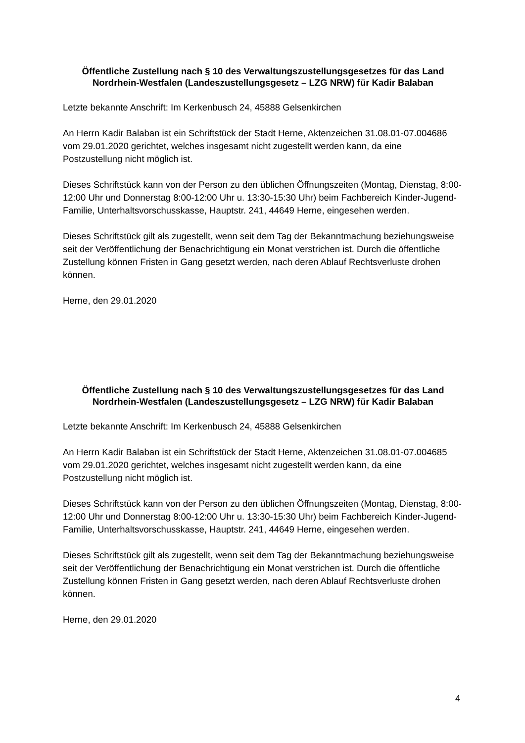Öffentliche Zustellung nach § 10 des Verwaltungszustellungsgesetzes für das Land Nordrhein-Westfalen (Landeszustellungsgesetz – LZG NRW) für Kadir Balaban
Letzte bekannte Anschrift: Im Kerkenbusch 24, 45888 Gelsenkirchen
An Herrn Kadir Balaban ist ein Schriftstück der Stadt Herne, Aktenzeichen 31.08.01-07.004686 vom 29.01.2020 gerichtet, welches insgesamt nicht zugestellt werden kann, da eine Postzustellung nicht möglich ist.
Dieses Schriftstück kann von der Person zu den üblichen Öffnungszeiten (Montag, Dienstag, 8:00-12:00 Uhr und Donnerstag 8:00-12:00 Uhr u. 13:30-15:30 Uhr) beim Fachbereich Kinder-Jugend-Familie, Unterhaltsvorschusskasse, Hauptstr. 241, 44649 Herne, eingesehen werden.
Dieses Schriftstück gilt als zugestellt, wenn seit dem Tag der Bekanntmachung beziehungsweise seit der Veröffentlichung der Benachrichtigung ein Monat verstrichen ist. Durch die öffentliche Zustellung können Fristen in Gang gesetzt werden, nach deren Ablauf Rechtsverluste drohen können.
Herne, den 29.01.2020
Öffentliche Zustellung nach § 10 des Verwaltungszustellungsgesetzes für das Land Nordrhein-Westfalen (Landeszustellungsgesetz – LZG NRW) für Kadir Balaban
Letzte bekannte Anschrift: Im Kerkenbusch 24, 45888 Gelsenkirchen
An Herrn Kadir Balaban ist ein Schriftstück der Stadt Herne, Aktenzeichen 31.08.01-07.004685 vom 29.01.2020 gerichtet, welches insgesamt nicht zugestellt werden kann, da eine Postzustellung nicht möglich ist.
Dieses Schriftstück kann von der Person zu den üblichen Öffnungszeiten (Montag, Dienstag, 8:00-12:00 Uhr und Donnerstag 8:00-12:00 Uhr u. 13:30-15:30 Uhr) beim Fachbereich Kinder-Jugend-Familie, Unterhaltsvorschusskasse, Hauptstr. 241, 44649 Herne, eingesehen werden.
Dieses Schriftstück gilt als zugestellt, wenn seit dem Tag der Bekanntmachung beziehungsweise seit der Veröffentlichung der Benachrichtigung ein Monat verstrichen ist. Durch die öffentliche Zustellung können Fristen in Gang gesetzt werden, nach deren Ablauf Rechtsverluste drohen können.
Herne, den 29.01.2020
4